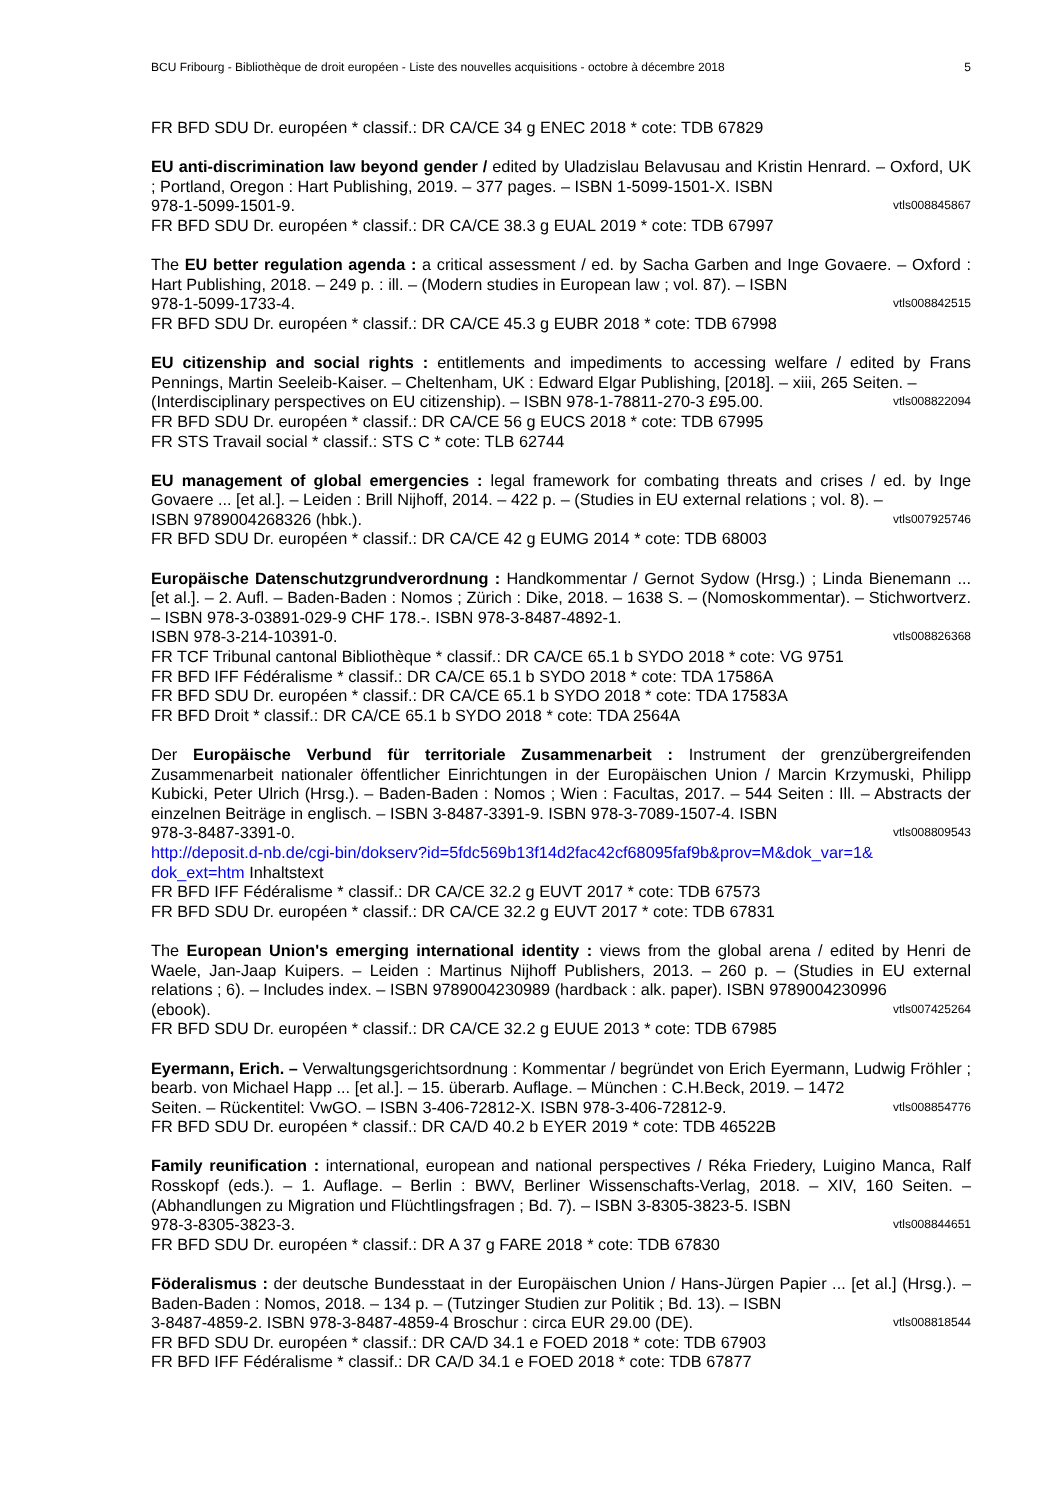BCU Fribourg - Bibliothèque de droit européen - Liste des nouvelles acquisitions - octobre à décembre 2018 5
FR BFD SDU Dr. européen * classif.: DR CA/CE 34 g ENEC 2018 * cote: TDB 67829
EU anti-discrimination law beyond gender / edited by Uladzislau Belavusau and Kristin Henrard. – Oxford, UK ; Portland, Oregon : Hart Publishing, 2019. – 377 pages. – ISBN 1-5099-1501-X. ISBN
978-1-5099-1501-9. vtls008845867
FR BFD SDU Dr. européen * classif.: DR CA/CE 38.3 g EUAL 2019 * cote: TDB 67997
The EU better regulation agenda : a critical assessment / ed. by Sacha Garben and Inge Govaere. – Oxford : Hart Publishing, 2018. – 249 p. : ill. – (Modern studies in European law ; vol. 87). – ISBN
978-1-5099-1733-4. vtls008842515
FR BFD SDU Dr. européen * classif.: DR CA/CE 45.3 g EUBR 2018 * cote: TDB 67998
EU citizenship and social rights : entitlements and impediments to accessing welfare / edited by Frans Pennings, Martin Seeleib-Kaiser. – Cheltenham, UK : Edward Elgar Publishing, [2018]. – xiii, 265 Seiten. –
(Interdisciplinary perspectives on EU citizenship). – ISBN 978-1-78811-270-3 £95.00. vtls008822094
FR BFD SDU Dr. européen * classif.: DR CA/CE 56 g EUCS 2018 * cote: TDB 67995
FR STS Travail social * classif.: STS C * cote: TLB 62744
EU management of global emergencies : legal framework for combating threats and crises / ed. by Inge Govaere ... [et al.]. – Leiden : Brill Nijhoff, 2014. – 422 p. – (Studies in EU external relations ; vol. 8). –
ISBN 9789004268326 (hbk.). vtls007925746
FR BFD SDU Dr. européen * classif.: DR CA/CE 42 g EUMG 2014 * cote: TDB 68003
Europäische Datenschutzgrundverordnung : Handkommentar / Gernot Sydow (Hrsg.) ; Linda Bienemann ... [et al.]. – 2. Aufl. – Baden-Baden : Nomos ; Zürich : Dike, 2018. – 1638 S. – (Nomoskommentar). – Stichwortverz. – ISBN 978-3-03891-029-9 CHF 178.-. ISBN 978-3-8487-4892-1.
ISBN 978-3-214-10391-0. vtls008826368
FR TCF Tribunal cantonal Bibliothèque * classif.: DR CA/CE 65.1 b SYDO 2018 * cote: VG 9751
FR BFD IFF Fédéralisme * classif.: DR CA/CE 65.1 b SYDO 2018 * cote: TDA 17586A
FR BFD SDU Dr. européen * classif.: DR CA/CE 65.1 b SYDO 2018 * cote: TDA 17583A
FR BFD Droit * classif.: DR CA/CE 65.1 b SYDO 2018 * cote: TDA 2564A
Der Europäische Verbund für territoriale Zusammenarbeit : Instrument der grenzübergreifenden Zusammenarbeit nationaler öffentlicher Einrichtungen in der Europäischen Union / Marcin Krzymuski, Philipp Kubicki, Peter Ulrich (Hrsg.). – Baden-Baden : Nomos ; Wien : Facultas, 2017. – 544 Seiten : Ill. – Abstracts der einzelnen Beiträge in englisch. – ISBN 3-8487-3391-9. ISBN 978-3-7089-1507-4. ISBN
978-3-8487-3391-0. vtls008809543
http://deposit.d-nb.de/cgi-bin/dokserv?id=5fdc569b13f14d2fac42cf68095faf9b&prov=M&dok_var=1& dok_ext=htm Inhaltstext
FR BFD IFF Fédéralisme * classif.: DR CA/CE 32.2 g EUVT 2017 * cote: TDB 67573
FR BFD SDU Dr. européen * classif.: DR CA/CE 32.2 g EUVT 2017 * cote: TDB 67831
The European Union's emerging international identity : views from the global arena / edited by Henri de Waele, Jan-Jaap Kuipers. – Leiden : Martinus Nijhoff Publishers, 2013. – 260 p. – (Studies in EU external relations ; 6). – Includes index. – ISBN 9789004230989 (hardback : alk. paper). ISBN 9789004230996
(ebook). vtls007425264
FR BFD SDU Dr. européen * classif.: DR CA/CE 32.2 g EUUE 2013 * cote: TDB 67985
Eyermann, Erich. – Verwaltungsgerichtsordnung : Kommentar / begründet von Erich Eyermann, Ludwig Fröhler ; bearb. von Michael Happ ... [et al.]. – 15. überarb. Auflage. – München : C.H.Beck, 2019. – 1472
Seiten. – Rückentitel: VwGO. – ISBN 3-406-72812-X. ISBN 978-3-406-72812-9. vtls008854776
FR BFD SDU Dr. européen * classif.: DR CA/D 40.2 b EYER 2019 * cote: TDB 46522B
Family reunification : international, european and national perspectives / Réka Friedery, Luigino Manca, Ralf Rosskopf (eds.). – 1. Auflage. – Berlin : BWV, Berliner Wissenschafts-Verlag, 2018. – XIV, 160 Seiten. – (Abhandlungen zu Migration und Flüchtlingsfragen ; Bd. 7). – ISBN 3-8305-3823-5. ISBN
978-3-8305-3823-3. vtls008844651
FR BFD SDU Dr. européen * classif.: DR A 37 g FARE 2018 * cote: TDB 67830
Föderalismus : der deutsche Bundesstaat in der Europäischen Union / Hans-Jürgen Papier ... [et al.] (Hrsg.). – Baden-Baden : Nomos, 2018. – 134 p. – (Tutzinger Studien zur Politik ; Bd. 13). – ISBN
3-8487-4859-2. ISBN 978-3-8487-4859-4 Broschur : circa EUR 29.00 (DE). vtls008818544
FR BFD SDU Dr. européen * classif.: DR CA/D 34.1 e FOED 2018 * cote: TDB 67903
FR BFD IFF Fédéralisme * classif.: DR CA/D 34.1 e FOED 2018 * cote: TDB 67877